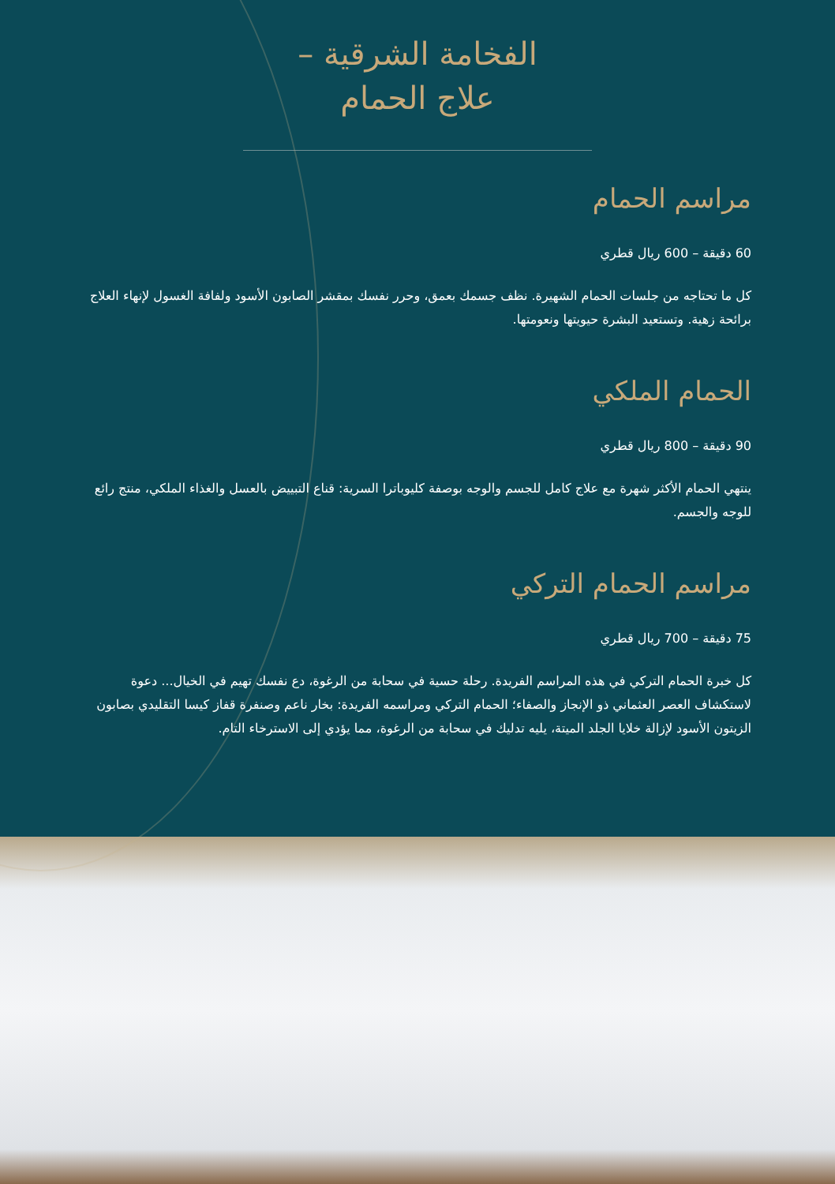الفخامة الشرقية –
علاج الحمام
مراسم الحمام
60 دقيقة – 600 ريال قطري
كل ما تحتاجه من جلسات الحمام الشهيرة. نظف جسمك بعمق، وحرر نفسك بمقشر الصابون الأسود ولفافة الغسول لإنهاء العلاج برائحة زهية. وتستعيد البشرة حيويتها ونعومتها.
الحمام الملكي
90 دقيقة – 800 ريال قطري
ينتهي الحمام الأكثر شهرة مع علاج كامل للجسم والوجه بوصفة كليوباترا السرية: قناع التبييض بالعسل والغذاء الملكي، منتج رائع للوجه والجسم.
مراسم الحمام التركي
75 دقيقة – 700 ريال قطري
كل خبرة الحمام التركي في هذه المراسم الفريدة. رحلة حسية في سحابة من الرغوة، دع نفسك تهيم في الخيال... دعوة لاستكشاف العصر العثماني ذو الإنجاز والصفاء؛ الحمام التركي ومراسمه الفريدة: بخار ناعم وصنفرة قفاز كيسا التقليدي بصابون الزيتون الأسود لإزالة خلايا الجلد الميتة، يليه تدليك في سحابة من الرغوة، مما يؤدي إلى الاسترخاء التام.